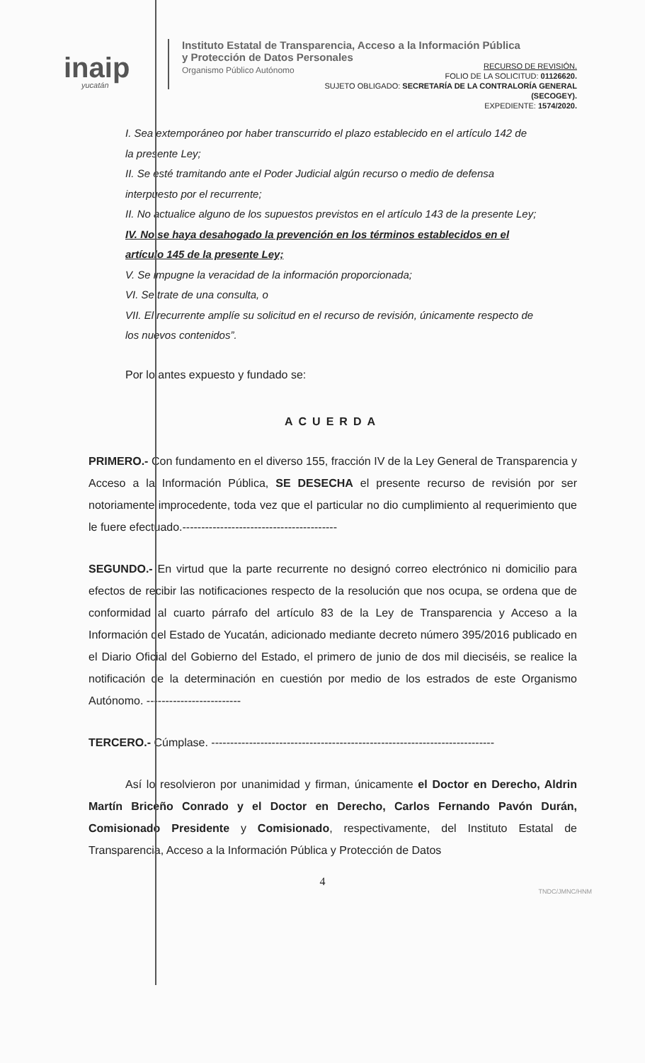inaip
yucatán
Instituto Estatal de Transparencia, Acceso a la Información Pública
y Protección de Datos Personales
Organismo Público Autónomo
RECURSO DE REVISIÓN.
FOLIO DE LA SOLICITUD: 01126620.
SUJETO OBLIGADO: SECRETARÍA DE LA CONTRALORÍA GENERAL
(SECOGEY).
EXPEDIENTE: 1574/2020.
I. Sea extemporáneo por haber transcurrido el plazo establecido en el artículo 142 de la presente Ley;
II. Se esté tramitando ante el Poder Judicial algún recurso o medio de defensa interpuesto por el recurrente;
II. No actualice alguno de los supuestos previstos en el artículo 143 de la presente Ley;
IV. No se haya desahogado la prevención en los términos establecidos en el artículo 145 de la presente Ley;
V. Se impugne la veracidad de la información proporcionada;
VI. Se trate de una consulta, o
VII. El recurrente amplíe su solicitud en el recurso de revisión, únicamente respecto de los nuevos contenidos”.
Por lo antes expuesto y fundado se:
ACUERDA
PRIMERO.- Con fundamento en el diverso 155, fracción IV de la Ley General de Transparencia y Acceso a la Información Pública, SE DESECHA el presente recurso de revisión por ser notoriamente improcedente, toda vez que el particular no dio cumplimiento al requerimiento que le fuere efectuado.-----------------------------------------
SEGUNDO.- En virtud que la parte recurrente no designó correo electrónico ni domicilio para efectos de recibir las notificaciones respecto de la resolución que nos ocupa, se ordena que de conformidad al cuarto párrafo del artículo 83 de la Ley de Transparencia y Acceso a la Información del Estado de Yucatán, adicionado mediante decreto número 395/2016 publicado en el Diario Oficial del Gobierno del Estado, el primero de junio de dos mil dieciséis, se realice la notificación de la determinación en cuestión por medio de los estrados de este Organismo Autónomo. -------------------------
TERCERO.- Cúmplase. ---------------------------------------------------------------------------
Así lo resolvieron por unanimidad y firman, únicamente el Doctor en Derecho, Aldrin Martín Briceño Conrado y el Doctor en Derecho, Carlos Fernando Pavón Durán, Comisionado Presidente y Comisionado, respectivamente, del Instituto Estatal de Transparencia, Acceso a la Información Pública y Protección de Datos
4
TNDC/JMNC/HNM